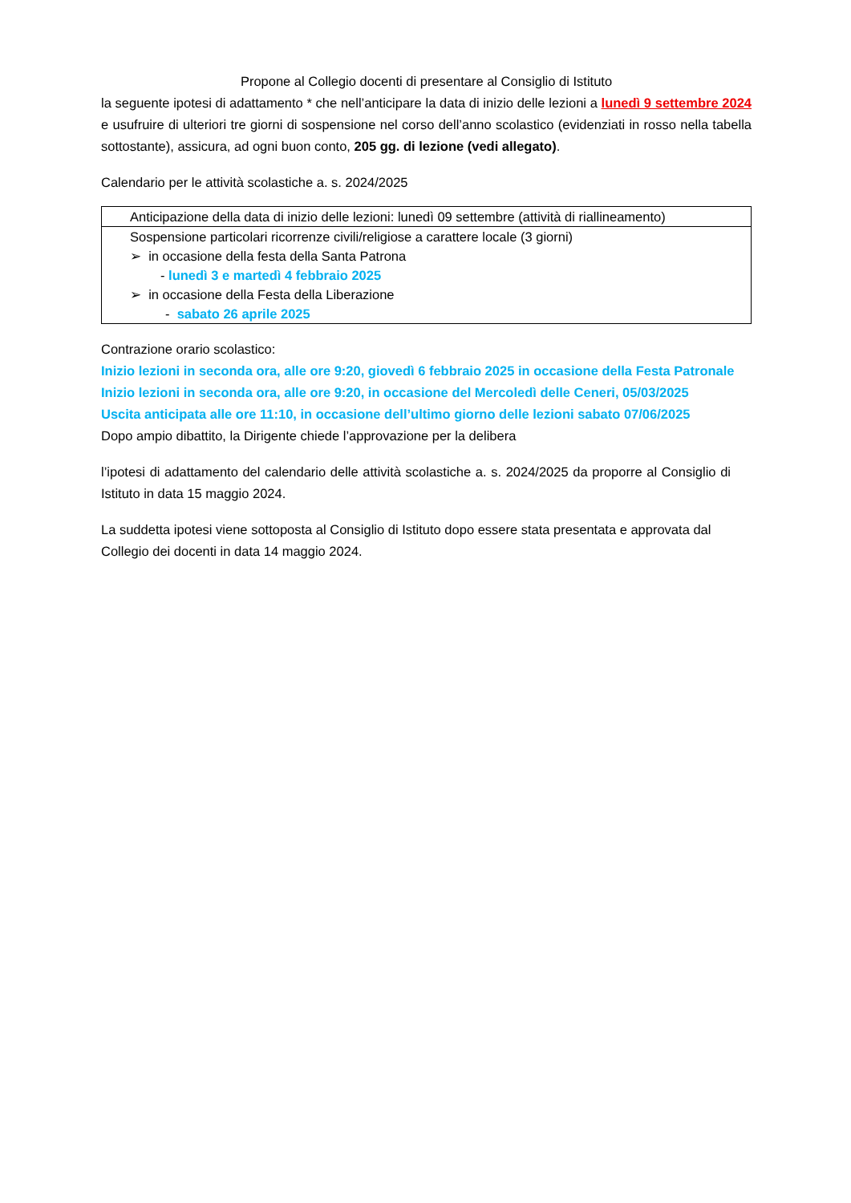Propone al Collegio docenti di presentare al Consiglio di Istituto
la seguente ipotesi di adattamento * che nell’anticipare la data di inizio delle lezioni a lunedì 9 settembre 2024 e usufruire di ulteriori tre giorni di sospensione nel corso dell’anno scolastico (evidenziati in rosso nella tabella sottostante), assicura, ad ogni buon conto, 205 gg. di lezione (vedi allegato).
Calendario per le attività scolastiche a. s. 2024/2025
| Anticipazione della data di inizio delle lezioni: lunedì 09 settembre (attività di riallineamento) |
| Sospensione particolari ricorrenze civili/religiose a carattere locale (3 giorni) ➢ in occasione della festa della Santa Patrona - lunedì 3 e martedì 4 febbraio 2025 ➢ in occasione della Festa della Liberazione - sabato 26 aprile 2025 |
Contrazione orario scolastico:
Inizio lezioni in seconda ora, alle ore 9:20, giovedì 6 febbraio 2025 in occasione della Festa Patronale
Inizio lezioni in seconda ora, alle ore 9:20, in occasione del Mercoledì delle Ceneri, 05/03/2025
Uscita anticipata alle ore 11:10, in occasione dell’ultimo giorno delle lezioni sabato 07/06/2025
Dopo ampio dibattito, la Dirigente chiede l’approvazione per la delibera
l’ipotesi di adattamento del calendario delle attività scolastiche a. s. 2024/2025 da proporre al Consiglio di Istituto in data 15 maggio 2024.
La suddetta ipotesi viene sottoposta al Consiglio di Istituto dopo essere stata presentata e approvata dal Collegio dei docenti in data 14 maggio 2024.